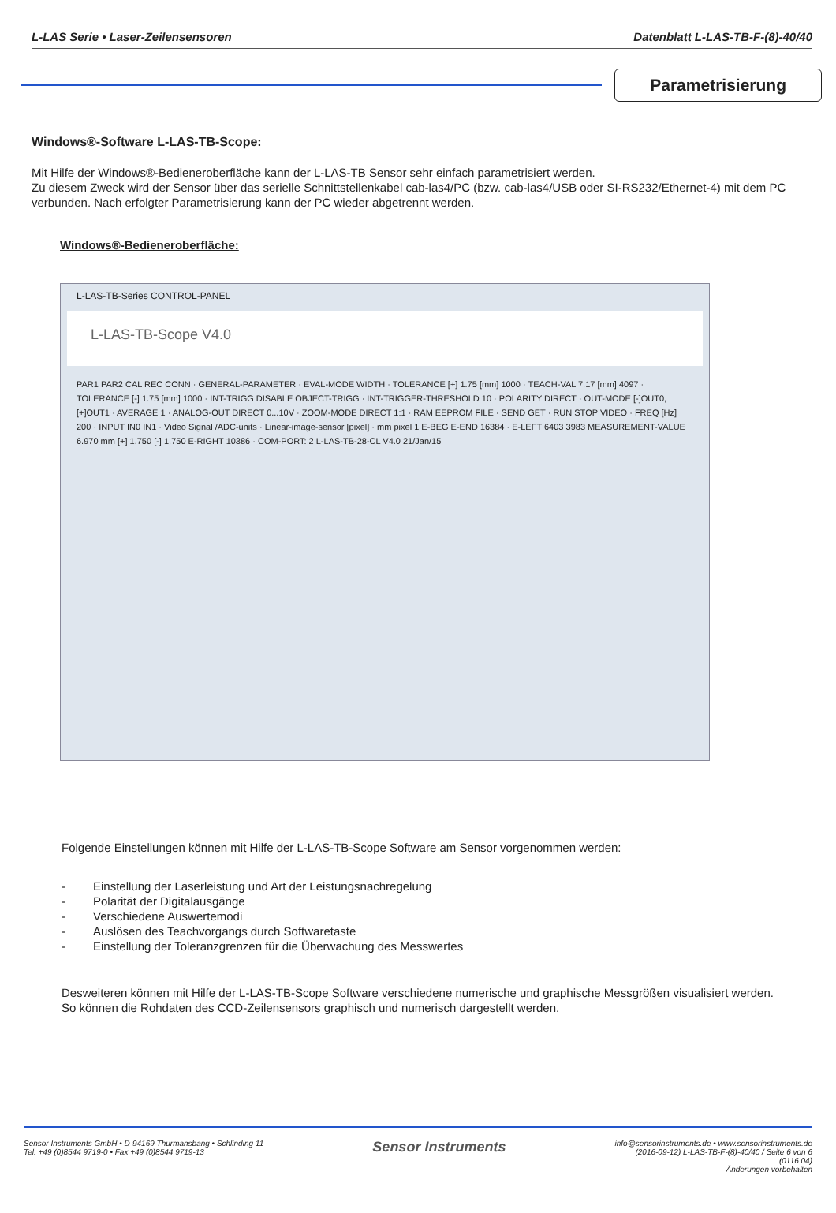L-LAS Serie • Laser-Zeilensensoren Datenblatt L-LAS-TB-F-(8)-40/40
Parametrisierung
Windows®-Software L-LAS-TB-Scope:
Mit Hilfe der Windows®-Bedieneroberfläche kann der L-LAS-TB Sensor sehr einfach parametrisiert werden.
Zu diesem Zweck wird der Sensor über das serielle Schnittstellenkabel cab-las4/PC (bzw. cab-las4/USB oder SI-RS232/Ethernet-4) mit dem PC verbunden. Nach erfolgter Parametrisierung kann der PC wieder abgetrennt werden.
Windows®-Bedieneroberfläche:
L-LAS-TB-Series CONTROL-PANEL
L-LAS-TB-Scope V4.0
PAR1 PAR2 CAL REC CONN · GENERAL-PARAMETER · EVAL-MODE WIDTH · TOLERANCE [+] 1.75 [mm] 1000 · TEACH-VAL 7.17 [mm] 4097 · TOLERANCE [-] 1.75 [mm] 1000 · INT-TRIGG DISABLE OBJECT-TRIGG · INT-TRIGGER-THRESHOLD 10 · POLARITY DIRECT · OUT-MODE [-]OUT0, [+]OUT1 · AVERAGE 1 · ANALOG-OUT DIRECT 0...10V · ZOOM-MODE DIRECT 1:1 · RAM EEPROM FILE · SEND GET · RUN STOP VIDEO · FREQ [Hz] 200 · INPUT IN0 IN1 · Video Signal /ADC-units · Linear-image-sensor [pixel] · mm pixel 1 E-BEG E-END 16384 · E-LEFT 6403 3983 MEASUREMENT-VALUE 6.970 mm [+] 1.750 [-] 1.750 E-RIGHT 10386 · COM-PORT: 2 L-LAS-TB-28-CL V4.0 21/Jan/15
Folgende Einstellungen können mit Hilfe der L-LAS-TB-Scope Software am Sensor vorgenommen werden:
- Einstellung der Laserleistung und Art der Leistungsnachregelung
- Polarität der Digitalausgänge
- Verschiedene Auswertemodi
- Auslösen des Teachvorgangs durch Softwaretaste
- Einstellung der Toleranzgrenzen für die Überwachung des Messwertes
Desweiteren können mit Hilfe der L-LAS-TB-Scope Software verschiedene numerische und graphische Messgrößen visualisiert werden. So können die Rohdaten des CCD-Zeilensensors graphisch und numerisch dargestellt werden.
Sensor Instruments GmbH • D-94169 Thurmansbang • Schlinding 11
Tel. +49 (0)8544 9719-0 • Fax +49 (0)8544 9719-13
Sensor Instruments
info@sensorinstruments.de • www.sensorinstruments.de
(2016-09-12) L-LAS-TB-F-(8)-40/40 / Seite 6 von 6
(0116.04)
Änderungen vorbehalten